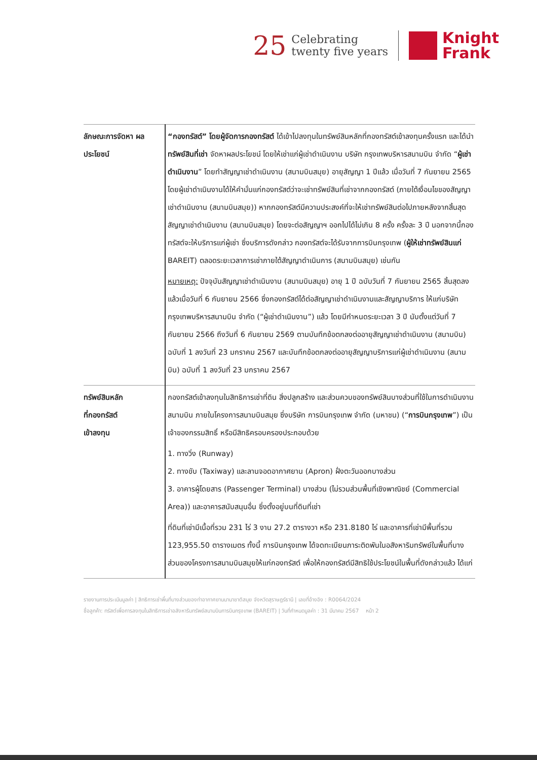25
Celebrating
twenty five years
Knight
Frank
| ลักษณะการจัดหา ผลประโยชน์ | “กองทรัสต์” โดยผู้จัดการกองทรัสต์ ได้เข้าไปลงทุนในทรัพย์สินหลักที่กองทรัสต์เข้าลงทุนครั้งแรก และได้นำ ทรัพย์สินที่เช่า จัดหาผลประโยชน์ โดยให้เช่าแก่ผู้เช่าดำเนินงาน บริษัท กรุงเทพบริหารสนามบิน จำกัด “ ผู้เช่าดำเนินงาน ” โดยทำสัญญาเช่าดำเนินงาน (สนามบินสมุย) อายุสัญญา 1 ปีแล้ว เมื่อวันที่ 7 กันยายน 2565 โดยผู้เช่าดำเนินงานได้ให้คำมั่นแก่กองทรัสต์ว่าจะเช่าทรัพย์สินที่เช่าจากกองทรัสต์ (ภายใต้เงื่อนไขของสัญญาเช่าดำเนินงาน (สนามบินสมุย)) หากกองทรัสต์มีความประสงค์ที่จะให้เช่าทรัพย์สินต่อไปภายหลังจากสิ้นสุดสัญญาเช่าดำเนินงาน (สนามบินสมุย) โดยจะต่อสัญญาฯ ออกไปได้ไม่เกิน 8 ครั้ง ครั้งละ 3 ปี นอกจากนี้กองทรัสต์จะให้บริการแก่ผู้เช่า ซึ่งบริการดังกล่าว กองทรัสต์จะได้รับจากการบินกรุงเทพ ( ผู้ให้เช่าทรัพย์สินแก่ BAREIT) ตลอดระยะเวลาการเช่าภายใต้สัญญาดำเนินการ (สนามบินสมุย) เช่นกัน หมายเหตุ: ปัจจุบันสัญญาเช่าดำเนินงาน (สนามบินสมุย) อายุ 1 ปี ฉบับวันที่ 7 กันยายน 2565 สิ้นสุดลงแล้วเมื่อวันที่ 6 กันยายน 2566 ซึ่งกองทรัสต์ได้ต่อสัญญาเช่าดำเนินงานและสัญญาบริการ ให้แก่บริษัท กรุงเทพบริหารสนามบิน จำกัด (“ผู้เช่าดำเนินงาน”) แล้ว โดยมีกำหนดระยะเวลา 3 ปี นับตั้งแต่วันที่ 7 กันยายน 2566 ถึงวันที่ 6 กันยายน 2569 ตามบันทึกข้อตกลงต่ออายุสัญญาเช่าดำเนินงาน (สนามบิน) ฉบับที่ 1 ลงวันที่ 23 มกราคม 2567 และบันทึกข้อตกลงต่ออายุสัญญาบริการแก่ผู้เช่าดำเนินงาน (สนามบิน) ฉบับที่ 1 ลงวันที่ 23 มกราคม 2567 |
| ทรัพย์สินหลัก ที่กองทรัสต์ เข้าลงทุน | กองทรัสต์เข้าลงทุนในสิทธิการเช่าที่ดิน สิ่งปลูกสร้าง และส่วนควบของทรัพย์สินบางส่วนที่ใช้ในการดำเนินงานสนามบิน ภายในโครงการสนามบินสมุย ซึ่งบริษัท การบินกรุงเทพ จำกัด (มหาชน) (“ การบินกรุงเทพ ”) เป็นเจ้าของกรรมสิทธิ์ หรือมีสิทธิครอบครองประกอบด้วย 1. ทางวิ่ง (Runway) 2. ทางขับ (Taxiway) และลานจอดอากาศยาน (Apron) ฝั่งตะวันออกบางส่วน 3. อาคารผู้โดยสาร (Passenger Terminal) บางส่วน (ไม่รวมส่วนพื้นที่เชิงพาณิชย์ (Commercial Area)) และอาคารสนับสนุนอื่น ซึ่งตั้งอยู่บนที่ดินที่เช่า ที่ดินที่เช่ามีเนื้อที่รวม 231 ไร่ 3 งาน 27.2 ตารางวา หรือ 231.8180 ไร่ และอาคารที่เช่ามีพื้นที่รวม 123,955.50 ตารางเมตร ทั้งนี้ การบินกรุงเทพ ได้จดทะเบียนภาระติดพันในอสังหาริมทรัพย์ในพื้นที่บางส่วนของโครงการสนามบินสมุยให้แก่กองทรัสต์ เพื่อให้กองทรัสต์มีสิทธิใช้ประโยชน์ในพื้นที่ดังกล่าวแล้ว ได้แก่ |
รายงานการประเมินมูลค่า | สิทธิการเช่าพื้นที่บางส่วนของท่าอากาศยานนานาชาติสมุย จังหวัดสุราษฎร์ธานี | เลขที่อ้างอิง : R0064/2024
ชื่อลูกค้า: ทรัสต์เพื่อการลงทุนในสิทธิการเช่าอสังหาริมทรัพย์สนามบินการบินกรุงเทพ (BAREIT) | วันที่กำหนดมูลค่า : 31 มีนาคม 2567 หน้า 2